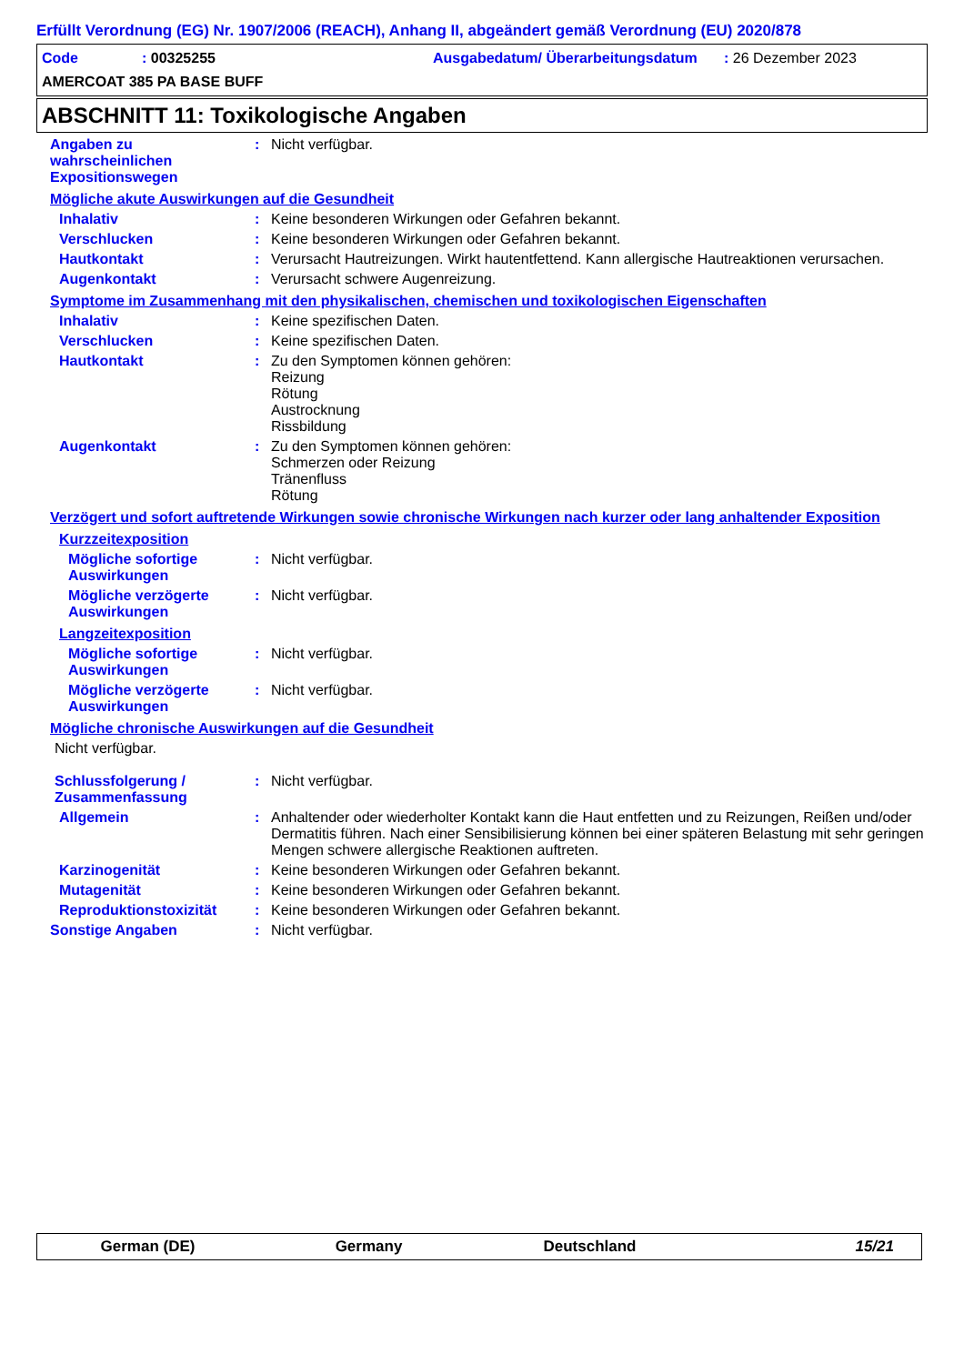Erfüllt Verordnung (EG) Nr. 1907/2006 (REACH), Anhang II, abgeändert gemäß Verordnung (EU) 2020/878
Code
: 00325255
Ausgabedatum/ Überarbeitungsdatum
: 26 Dezember 2023
AMERCOAT 385 PA BASE BUFF
ABSCHNITT 11: Toxikologische Angaben
Angaben zu wahrscheinlichen Expositionswegen
:
Nicht verfügbar.
Mögliche akute Auswirkungen auf die Gesundheit
Inhalativ
:
Keine besonderen Wirkungen oder Gefahren bekannt.
Verschlucken
:
Keine besonderen Wirkungen oder Gefahren bekannt.
Hautkontakt
:
Verursacht Hautreizungen. Wirkt hautentfettend. Kann allergische Hautreaktionen verursachen.
Augenkontakt
:
Verursacht schwere Augenreizung.
Symptome im Zusammenhang mit den physikalischen, chemischen und toxikologischen Eigenschaften
Inhalativ
:
Keine spezifischen Daten.
Verschlucken
:
Keine spezifischen Daten.
Hautkontakt
:
Zu den Symptomen können gehören:
Reizung
Rötung
Austrocknung
Rissbildung
Augenkontakt
:
Zu den Symptomen können gehören:
Schmerzen oder Reizung
Tränenfluss
Rötung
Verzögert und sofort auftretende Wirkungen sowie chronische Wirkungen nach kurzer oder lang anhaltender Exposition
Kurzzeitexposition
Mögliche sofortige Auswirkungen
:
Nicht verfügbar.
Mögliche verzögerte Auswirkungen
:
Nicht verfügbar.
Langzeitexposition
Mögliche sofortige Auswirkungen
:
Nicht verfügbar.
Mögliche verzögerte Auswirkungen
:
Nicht verfügbar.
Mögliche chronische Auswirkungen auf die Gesundheit
Nicht verfügbar.
Schlussfolgerung / Zusammenfassung
:
Nicht verfügbar.
Allgemein
:
Anhaltender oder wiederholter Kontakt kann die Haut entfetten und zu Reizungen, Reißen und/oder Dermatitis führen. Nach einer Sensibilisierung können bei einer späteren Belastung mit sehr geringen Mengen schwere allergische Reaktionen auftreten.
Karzinogenität
:
Keine besonderen Wirkungen oder Gefahren bekannt.
Mutagenität
:
Keine besonderen Wirkungen oder Gefahren bekannt.
Reproduktionstoxizität
:
Keine besonderen Wirkungen oder Gefahren bekannt.
Sonstige Angaben
:
Nicht verfügbar.
German (DE)
Germany
Deutschland
15/21